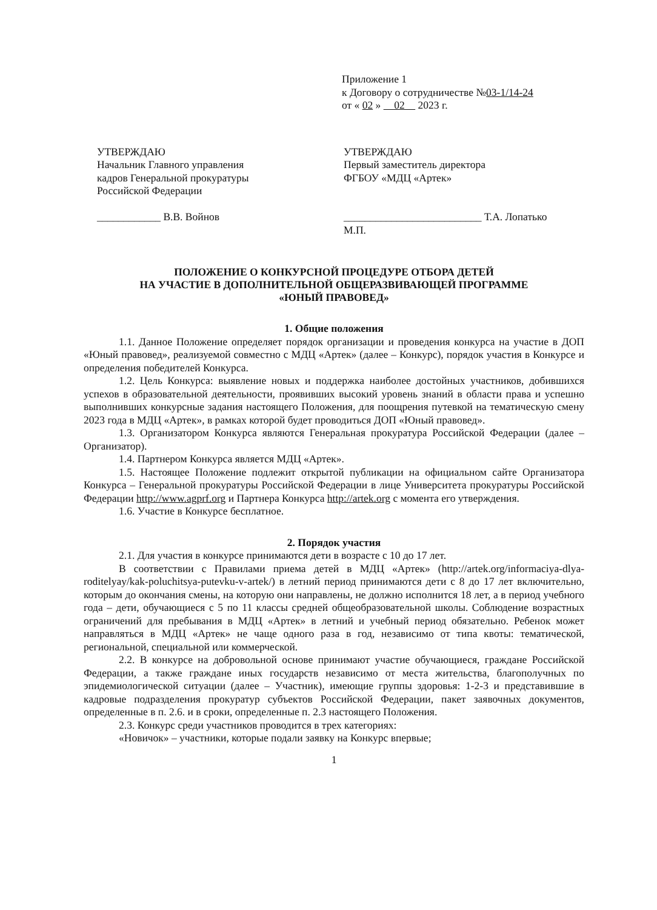Приложение 1
к Договору о сотрудничестве №03-1/14-24
от « 02 » 02 2023 г.
УТВЕРЖДАЮ
Начальник Главного управления
кадров Генеральной прокуратуры
Российской Федерации
____________ В.В. Войнов
УТВЕРЖДАЮ
Первый заместитель директора
ФГБОУ «МДЦ «Артек»
__________________________ Т.А. Лопатько
М.П.
ПОЛОЖЕНИЕ О КОНКУРСНОЙ ПРОЦЕДУРЕ ОТБОРА ДЕТЕЙ
НА УЧАСТИЕ В ДОПОЛНИТЕЛЬНОЙ ОБЩЕРАЗВИВАЮЩЕЙ ПРОГРАММЕ
«ЮНЫЙ ПРАВОВЕД»
1. Общие положения
1.1. Данное Положение определяет порядок организации и проведения конкурса на участие в ДОП «Юный правовед», реализуемой совместно с МДЦ «Артек» (далее – Конкурс), порядок участия в Конкурсе и определения победителей Конкурса.
1.2. Цель Конкурса: выявление новых и поддержка наиболее достойных участников, добившихся успехов в образовательной деятельности, проявивших высокий уровень знаний в области права и успешно выполнивших конкурсные задания настоящего Положения, для поощрения путевкой на тематическую смену 2023 года в МДЦ «Артек», в рамках которой будет проводиться ДОП «Юный правовед».
1.3. Организатором Конкурса являются Генеральная прокуратура Российской Федерации (далее – Организатор).
1.4. Партнером Конкурса является МДЦ «Артек».
1.5. Настоящее Положение подлежит открытой публикации на официальном сайте Организатора Конкурса – Генеральной прокуратуры Российской Федерации в лице Университета прокуратуры Российской Федерации http://www.agprf.org и Партнера Конкурса http://artek.org с момента его утверждения.
1.6. Участие в Конкурсе бесплатное.
2. Порядок участия
2.1. Для участия в конкурсе принимаются дети в возрасте с 10 до 17 лет.
В соответствии с Правилами приема детей в МДЦ «Артек» (http://artek.org/informaciya-dlya-roditelyay/kak-poluchitsya-putevku-v-artek/) в летний период принимаются дети с 8 до 17 лет включительно, которым до окончания смены, на которую они направлены, не должно исполнится 18 лет, а в период учебного года – дети, обучающиеся с 5 по 11 классы средней общеобразовательной школы. Соблюдение возрастных ограничений для пребывания в МДЦ «Артек» в летний и учебный период обязательно. Ребенок может направляться в МДЦ «Артек» не чаще одного раза в год, независимо от типа квоты: тематической, региональной, специальной или коммерческой.
2.2. В конкурсе на добровольной основе принимают участие обучающиеся, граждане Российской Федерации, а также граждане иных государств независимо от места жительства, благополучных по эпидемиологической ситуации (далее – Участник), имеющие группы здоровья: 1-2-3 и представившие в кадровые подразделения прокуратур субъектов Российской Федерации, пакет заявочных документов, определенные в п. 2.6. и в сроки, определенные п. 2.3 настоящего Положения.
2.3. Конкурс среди участников проводится в трех категориях:
«Новичок» – участники, которые подали заявку на Конкурс впервые;
1